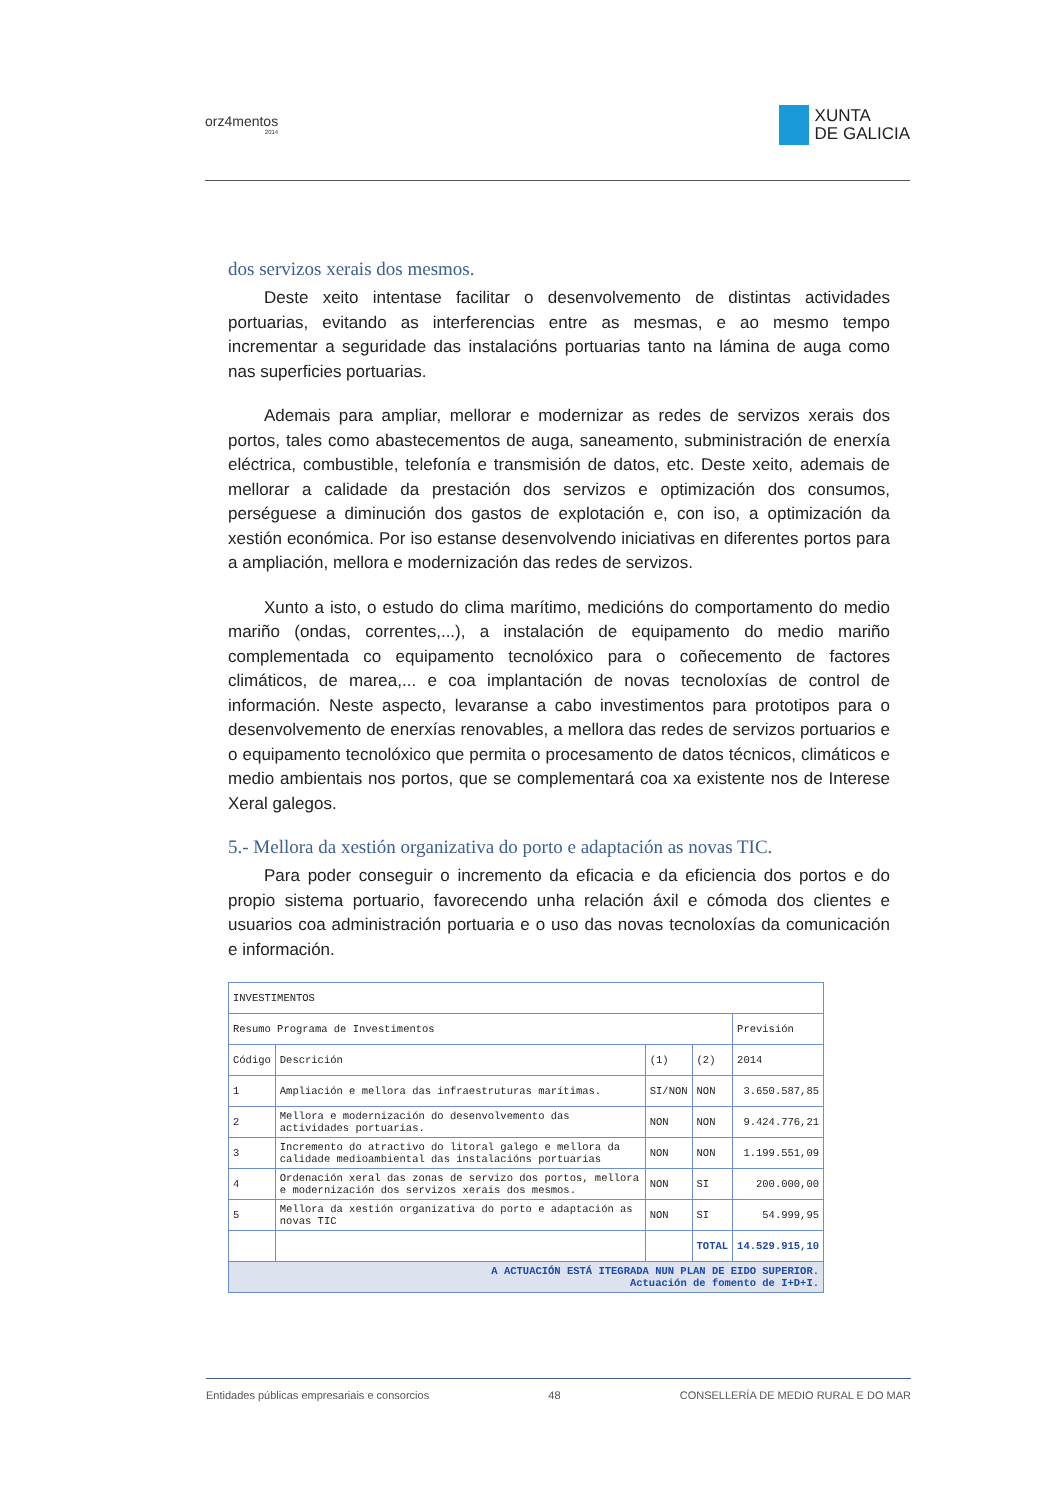orz4mentos
2014
XUNTA
DE GALICIA
dos servizos xerais dos mesmos.
Deste xeito intentase facilitar o desenvolvemento de distintas actividades portuarias, evitando as interferencias entre as mesmas, e ao mesmo tempo incrementar a seguridade das instalacións portuarias tanto na lámina de auga como nas superficies portuarias.
Ademais para ampliar, mellorar e modernizar as redes de servizos xerais dos portos, tales como abastecementos de auga, saneamento, subministración de enerxía eléctrica, combustible, telefonía e transmisión de datos, etc. Deste xeito, ademais de mellorar a calidade da prestación dos servizos e optimización dos consumos, perséguese a diminución dos gastos de explotación e, con iso, a optimización da xestión económica. Por iso estanse desenvolvendo iniciativas en diferentes portos para a ampliación, mellora e modernización das redes de servizos.
Xunto a isto, o estudo do clima marítimo, medicións do comportamento do medio mariño (ondas, correntes,...), a instalación de equipamento do medio mariño complementada co equipamento tecnolóxico para o coñecemento de factores climáticos, de marea,... e coa implantación de novas tecnoloxías de control de información. Neste aspecto, levaranse a cabo investimentos para prototipos para o desenvolvemento de enerxías renovables, a mellora das redes de servizos portuarios e o equipamento tecnolóxico que permita o procesamento de datos técnicos, climáticos e medio ambientais nos portos, que se complementará coa xa existente nos de Interese Xeral galegos.
5.- Mellora da xestión organizativa do porto e adaptación as novas TIC.
Para poder conseguir o incremento da eficacia e da eficiencia dos portos e do propio sistema portuario, favorecendo unha relación áxil e cómoda dos clientes e usuarios coa administración portuaria e o uso das novas tecnoloxías da comunicación e información.
| INVESTIMENTOS | | | | |
| Resumo Programa de Investimentos | | | | Previsión |
| Código | Descrición | (1) | (2) | 2014 |
| 1 | Ampliación e mellora das infraestruturas marítimas. | SI/NON | NON | 3.650.587,85 |
| 2 | Mellora e modernización do desenvolvemento das actividades portuarias. | NON | NON | 9.424.776,21 |
| 3 | Incremento do atractivo do litoral galego e mellora da calidade medioambiental das instalacións portuarias | NON | NON | 1.199.551,09 |
| 4 | Ordenación xeral das zonas de servizo dos portos, mellora e modernización dos servizos xerais dos mesmos. | NON | SI | 200.000,00 |
| 5 | Mellora da xestión organizativa do porto e adaptación as novas TIC | NON | SI | 54.999,95 |
| | | | TOTAL | 14.529.915,10 |
| A ACTUACIÓN ESTÁ ITEGRADA NUN PLAN DE EIDO SUPERIOR. Actuación de fomento de I+D+I. | | | | |
Entidades públicas empresariais e consorcios 48 CONSELLERÍA DE MEDIO RURAL E DO MAR